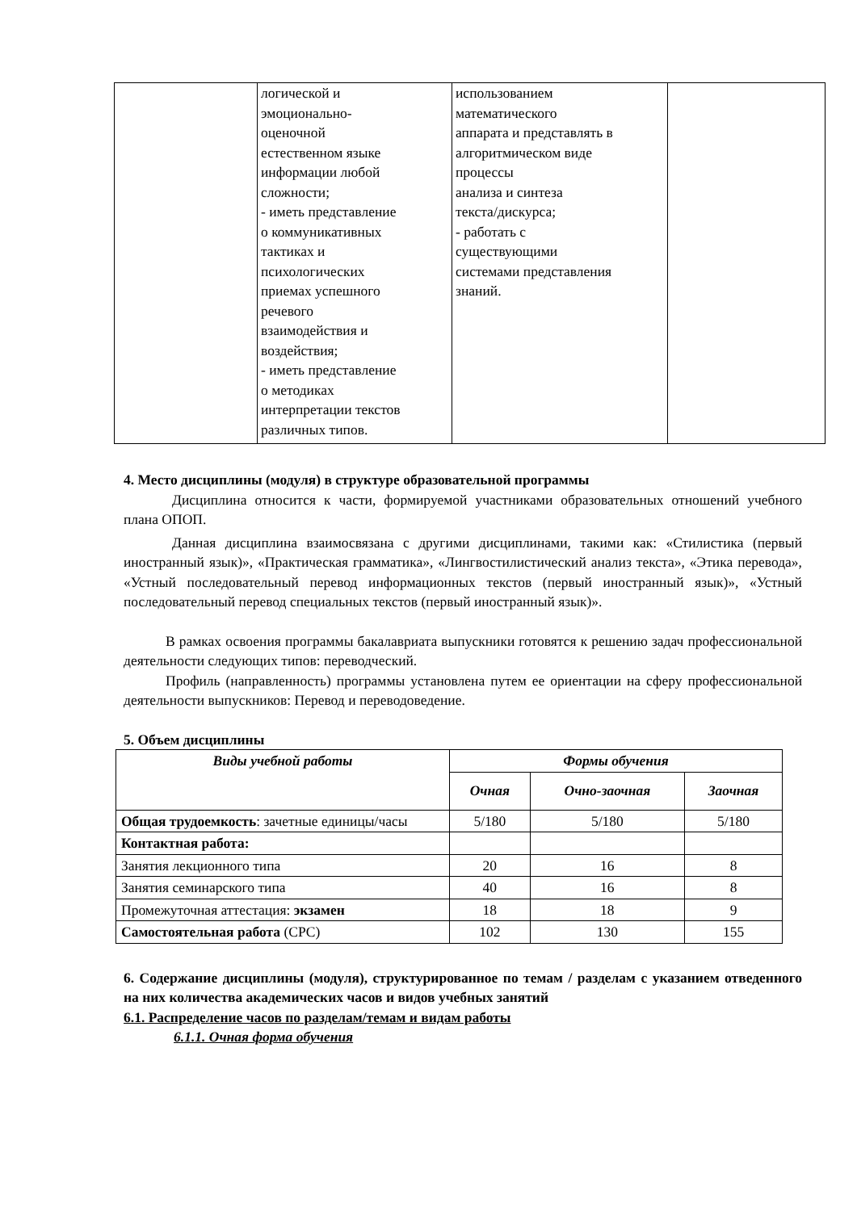| | логической и эмоционально- оценочной естественном языке информации любой сложности; - иметь представление о коммуникативных тактиках и психологических приемах успешного речевого взаимодействия и воздействия; - иметь представление о методиках интерпретации текстов различных типов. | использованием математического аппарата и представлять в алгоритмическом виде процессы анализа и синтеза текста/дискурса; - работать с существующими системами представления знаний. | |
4. Место дисциплины (модуля) в структуре образовательной программы
Дисциплина относится к части, формируемой участниками образовательных отношений учебного плана ОПОП.
Данная дисциплина взаимосвязана с другими дисциплинами, такими как: «Стилистика (первый иностранный язык)», «Практическая грамматика», «Лингвостилистический анализ текста», «Этика перевода», «Устный последовательный перевод информационных текстов (первый иностранный язык)», «Устный последовательный перевод специальных текстов (первый иностранный язык)».
В рамках освоения программы бакалавриата выпускники готовятся к решению задач профессиональной деятельности следующих типов: переводческий.
Профиль (направленность) программы установлена путем ее ориентации на сферу профессиональной деятельности выпускников: Перевод и переводоведение.
5. Объем дисциплины
| Виды учебной работы | Формы обучения | | |
| --- | --- | --- | --- |
| | Очная | Очно-заочная | Заочная |
| Общая трудоемкость : зачетные единицы/часы | 5/180 | 5/180 | 5/180 |
| Контактная работа: | | | |
| Занятия лекционного типа | 20 | 16 | 8 |
| Занятия семинарского типа | 40 | 16 | 8 |
| Промежуточная аттестация: экзамен | 18 | 18 | 9 |
| Самостоятельная работа (СРС) | 102 | 130 | 155 |
6. Содержание дисциплины (модуля), структурированное по темам / разделам с указанием отведенного на них количества академических часов и видов учебных занятий
6.1. Распределение часов по разделам/темам и видам работы
6.1.1. Очная форма обучения